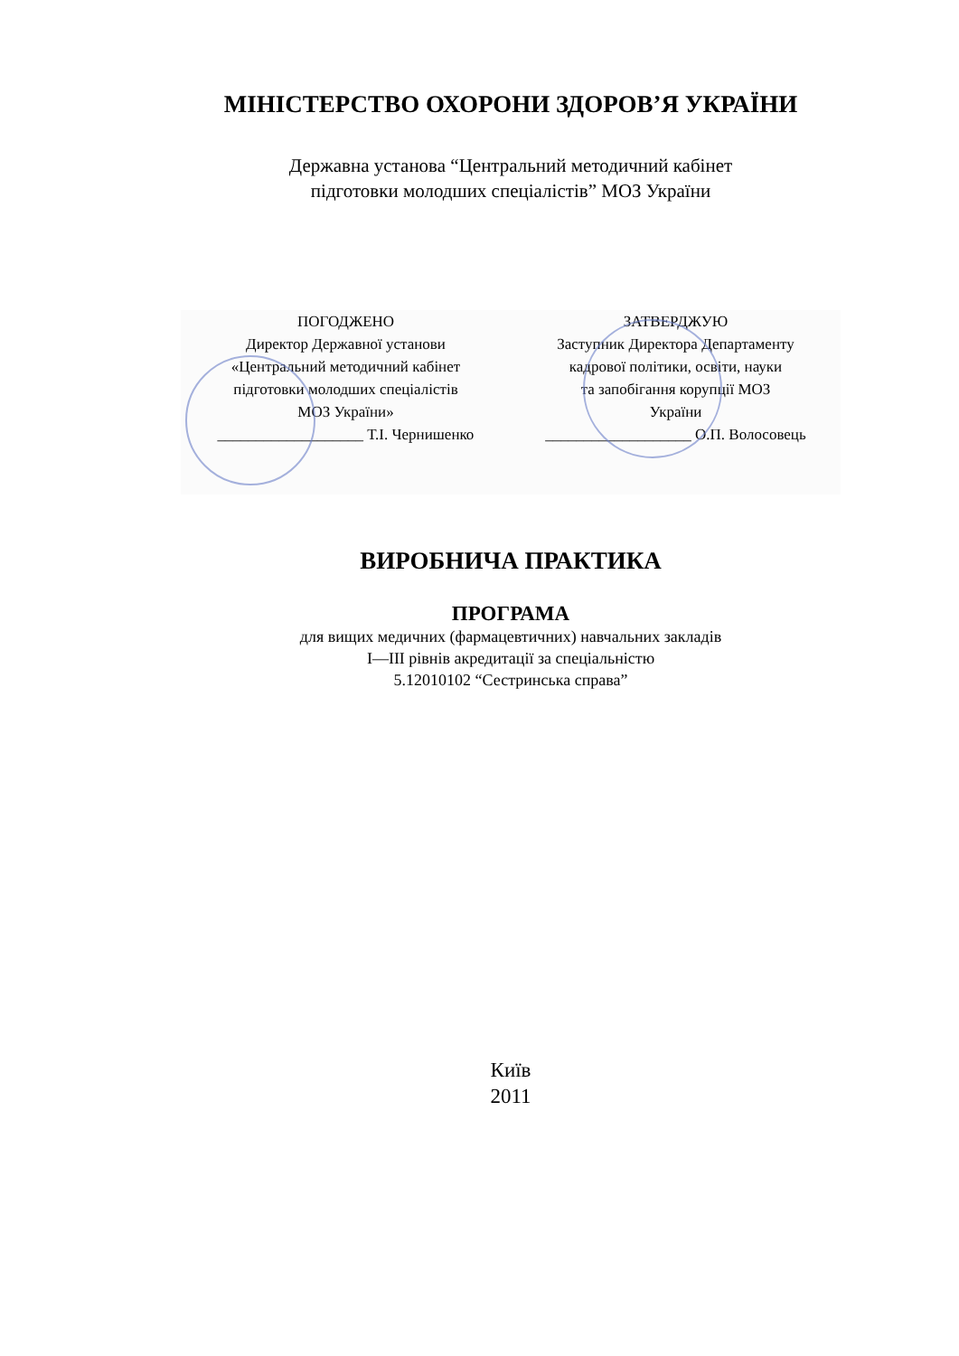МІНІСТЕРСТВО ОХОРОНИ ЗДОРОВ’Я УКРАЇНИ
Державна установа “Центральний методичний кабінет
підготовки молодших спеціалістів” МОЗ України
ПОГОДЖЕНО
Директор Державної установи
«Центральний методичний кабінет
підготовки молодших спеціалістів
МОЗ України»
___________________ Т.І. Чернишенко
ЗАТВЕРДЖУЮ
Заступник Директора Департаменту
кадрової політики, освіти, науки
та запобігання корупції МОЗ
України
___________________ О.П. Волосовець
ВИРОБНИЧА ПРАКТИКА
ПРОГРАМА
для вищих медичних (фармацевтичних) навчальних закладів
I—III рівнів акредитації за спеціальністю
5.12010102 “Сестринська справа”
Київ
2011